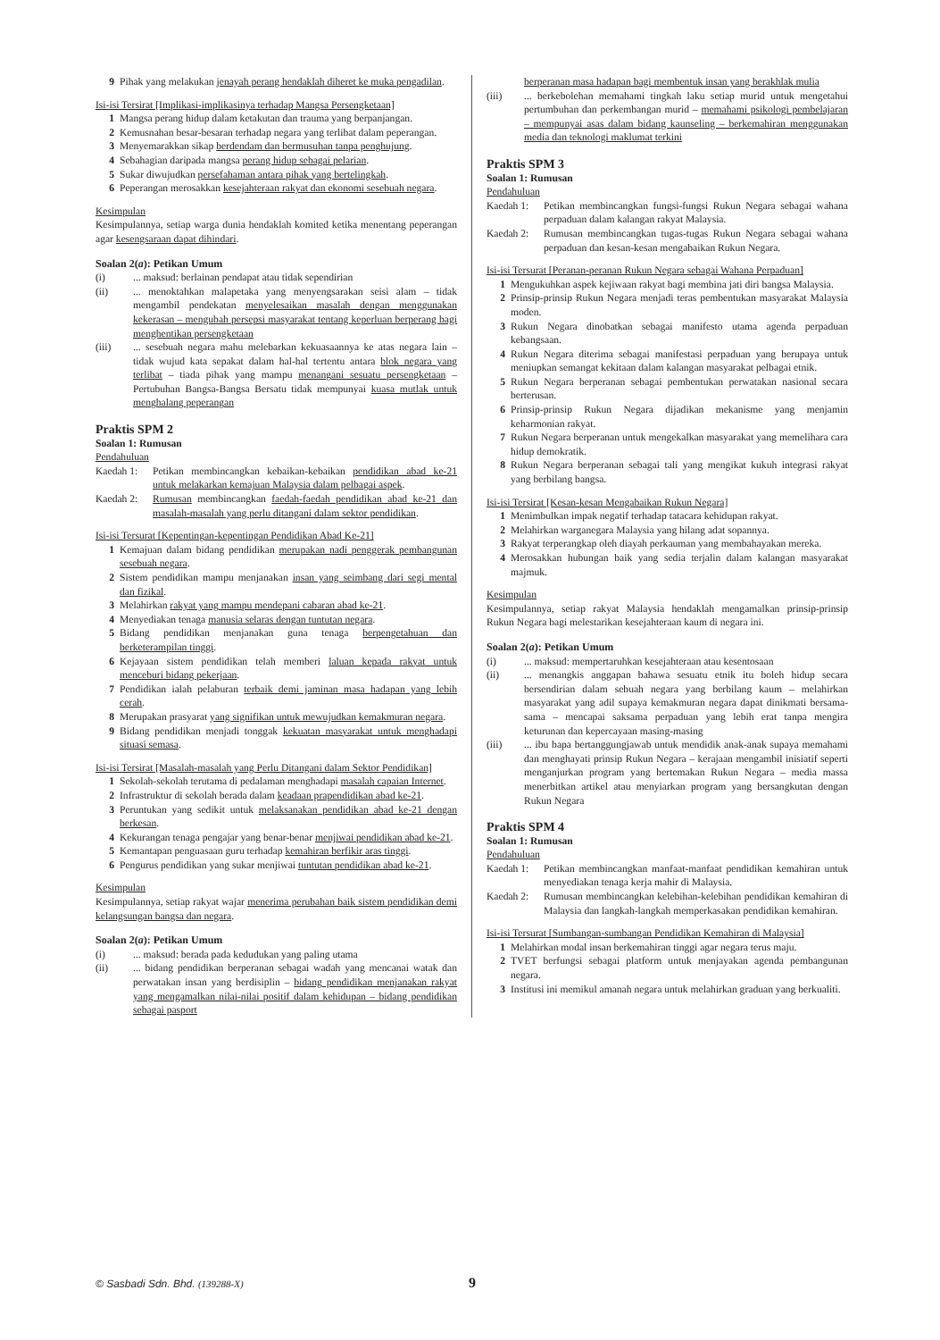9 Pihak yang melakukan jenayah perang hendaklah diheret ke muka pengadilan.
Isi-isi Tersirat [Implikasi-implikasinya terhadap Mangsa Persengketaan]
1 Mangsa perang hidup dalam ketakutan dan trauma yang berpanjangan.
2 Kemusnahan besar-besaran terhadap negara yang terlibat dalam peperangan.
3 Menyemarakkan sikap berdendam dan bermusuhan tanpa penghujung.
4 Sebahagian daripada mangsa perang hidup sebagai pelarian.
5 Sukar diwujudkan persefahaman antara pihak yang bertelingkah.
6 Peperangan merosakkan kesejahteraan rakyat dan ekonomi sesebuah negara.
Kesimpulan
Kesimpulannya, setiap warga dunia hendaklah komited ketika menentang peperangan agar kesengsaraan dapat dihindari.
Soalan 2(a): Petikan Umum
(i)... maksud: berlainan pendapat atau tidak sependirian
(ii)... menoktahkan malapetaka yang menyengsarakan seisi alam – tidak mengambil pendekatan menyelesaikan masalah dengan menggunakan kekerasan – mengubah persepsi masyarakat tentang keperluan berperang bagi menghentikan persengketaan
(iii)... sesebuah negara mahu melebarkan kekuasaannya ke atas negara lain – tidak wujud kata sepakat dalam hal-hal tertentu antara blok negara yang terlibat – tiada pihak yang mampu menangani sesuatu persengketaan – Pertubuhan Bangsa-Bangsa Bersatu tidak mempunyai kuasa mutlak untuk menghalang peperangan
Praktis SPM 2
Soalan 1: Rumusan
Pendahuluan
Kaedah 1: Petikan membincangkan kebaikan-kebaikan pendidikan abad ke-21 untuk melakarkan kemajuan Malaysia dalam pelbagai aspek.
Kaedah 2: Rumusan membincangkan faedah-faedah pendidikan abad ke-21 dan masalah-masalah yang perlu ditangani dalam sektor pendidikan.
Isi-isi Tersurat [Kepentingan-kepentingan Pendidikan Abad Ke-21]
1 Kemajuan dalam bidang pendidikan merupakan nadi penggerak pembangunan sesebuah negara.
2 Sistem pendidikan mampu menjanakan insan yang seimbang dari segi mental dan fizikal.
3 Melahirkan rakyat yang mampu mendepani cabaran abad ke-21.
4 Menyediakan tenaga manusia selaras dengan tuntutan negara.
5 Bidang pendidikan menjanakan guna tenaga berpengetahuan dan berketerampilan tinggi.
6 Kejayaan sistem pendidikan telah memberi laluan kepada rakyat untuk menceburi bidang pekerjaan.
7 Pendidikan ialah pelaburan terbaik demi jaminan masa hadapan yang lebih cerah.
8 Merupakan prasyarat yang signifikan untuk mewujudkan kemakmuran negara.
9 Bidang pendidikan menjadi tonggak kekuatan masyarakat untuk menghadapi situasi semasa.
Isi-isi Tersirat [Masalah-masalah yang Perlu Ditangani dalam Sektor Pendidikan]
1 Sekolah-sekolah terutama di pedalaman menghadapi masalah capaian Internet.
2 Infrastruktur di sekolah berada dalam keadaan prapendidikan abad ke-21.
3 Peruntukan yang sedikit untuk melaksanakan pendidikan abad ke-21 dengan berkesan.
4 Kekurangan tenaga pengajar yang benar-benar menjiwai pendidikan abad ke-21.
5 Kemantapan penguasaan guru terhadap kemahiran berfikir aras tinggi.
6 Pengurus pendidikan yang sukar menjiwai tuntutan pendidikan abad ke-21.
Kesimpulan
Kesimpulannya, setiap rakyat wajar menerima perubahan baik sistem pendidikan demi kelangsungan bangsa dan negara.
Soalan 2(a): Petikan Umum
(i)... maksud: berada pada kedudukan yang paling utama
(ii)... bidang pendidikan berperanan sebagai wadah yang mencanai watak dan perwatakan insan yang berdisiplin – bidang pendidikan menjanakan rakyat yang mengamalkan nilai-nilai positif dalam kehidupan – bidang pendidikan sebagai pasport
berperanan masa hadapan bagi membentuk insan yang berakhlak mulia
(iii)... berkebolehan memahami tingkah laku setiap murid untuk mengetahui pertumbuhan dan perkembangan murid – memahami psikologi pembelajaran – mempunyai asas dalam bidang kaunseling – berkemahiran menggunakan media dan teknologi maklumat terkini
Praktis SPM 3
Soalan 1: Rumusan
Pendahuluan
Kaedah 1: Petikan membincangkan fungsi-fungsi Rukun Negara sebagai wahana perpaduan dalam kalangan rakyat Malaysia.
Kaedah 2: Rumusan membincangkan tugas-tugas Rukun Negara sebagai wahana perpaduan dan kesan-kesan mengabaikan Rukun Negara.
Isi-isi Tersurat [Peranan-peranan Rukun Negara sebagai Wahana Perpaduan]
1 Mengukuhkan aspek kejiwaan rakyat bagi membina jati diri bangsa Malaysia.
2 Prinsip-prinsip Rukun Negara menjadi teras pembentukan masyarakat Malaysia moden.
3 Rukun Negara dinobatkan sebagai manifesto utama agenda perpaduan kebangsaan.
4 Rukun Negara diterima sebagai manifestasi perpaduan yang berupaya untuk meniupkan semangat kekitaan dalam kalangan masyarakat pelbagai etnik.
5 Rukun Negara berperanan sebagai pembentukan perwatakan nasional secara berterusan.
6 Prinsip-prinsip Rukun Negara dijadikan mekanisme yang menjamin keharmonian rakyat.
7 Rukun Negara berperanan untuk mengekalkan masyarakat yang memelihara cara hidup demokratik.
8 Rukun Negara berperanan sebagai tali yang mengikat kukuh integrasi rakyat yang berbilang bangsa.
Isi-isi Tersirat [Kesan-kesan Mengabaikan Rukun Negara]
1 Menimbulkan impak negatif terhadap tatacara kehidupan rakyat.
2 Melahirkan warganegara Malaysia yang hilang adat sopannya.
3 Rakyat terperangkap oleh diayah perkauman yang membahayakan mereka.
4 Merosakkan hubungan baik yang sedia terjalin dalam kalangan masyarakat majmuk.
Kesimpulan
Kesimpulannya, setiap rakyat Malaysia hendaklah mengamalkan prinsip-prinsip Rukun Negara bagi melestarikan kesejahteraan kaum di negara ini.
Soalan 2(a): Petikan Umum
(i)... maksud: mempertaruhkan kesejahteraan atau kesentosaan
(ii)... menangkis anggapan bahawa sesuatu etnik itu boleh hidup secara bersendirian dalam sebuah negara yang berbilang kaum – melahirkan masyarakat yang adil supaya kemakmuran negara dapat dinikmati bersama-sama – mencapai saksama perpaduan yang lebih erat tanpa mengira keturunan dan kepercayaan masing-masing
(iii)... ibu bapa bertanggungjawab untuk mendidik anak-anak supaya memahami dan menghayati prinsip Rukun Negara – kerajaan mengambil inisiatif seperti menganjurkan program yang bertemakan Rukun Negara – media massa menerbitkan artikel atau menyiarkan program yang bersangkutan dengan Rukun Negara
Praktis SPM 4
Soalan 1: Rumusan
Pendahuluan
Kaedah 1: Petikan membincangkan manfaat-manfaat pendidikan kemahiran untuk menyediakan tenaga kerja mahir di Malaysia.
Kaedah 2: Rumusan membincangkan kelebihan-kelebihan pendidikan kemahiran di Malaysia dan langkah-langkah memperkasakan pendidikan kemahiran.
Isi-isi Tersurat [Sumbangan-sumbangan Pendidikan Kemahiran di Malaysia]
1 Melahirkan modal insan berkemahiran tinggi agar negara terus maju.
2 TVET berfungsi sebagai platform untuk menjayakan agenda pembangunan negara.
3 Institusi ini memikul amanah negara untuk melahirkan graduan yang berkualiti.
© Sasbadi Sdn. Bhd. (139288-X) 9